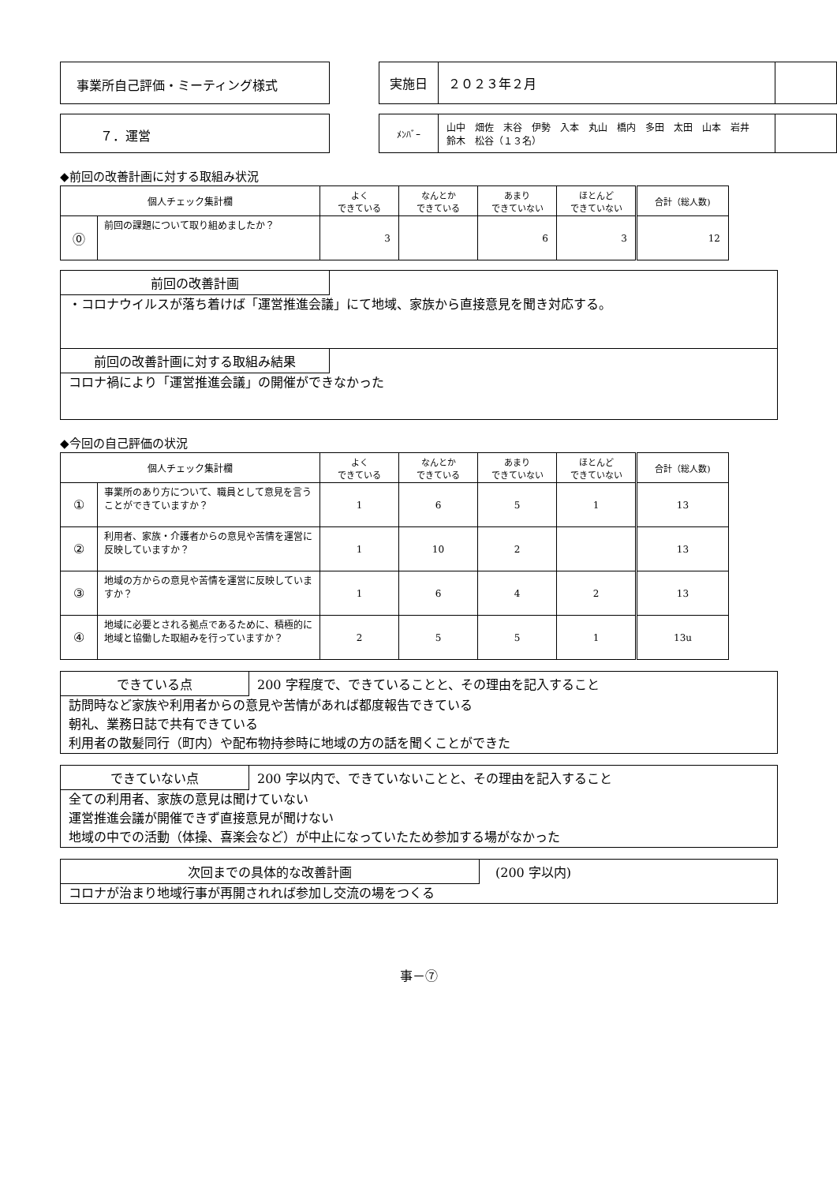事業所自己評価・ミーティング様式
| 実施日 | ２０２３年２月 | |
７．運営
| ﾒﾝﾊﾞｰ | 山中 畑佐 末谷 伊勢 入本 丸山 橋内 多田 太田 山本 岩井 鈴木 松谷（１３名） | |
◆前回の改善計画に対する取組み状況
| 個人チェック集計欄 | | よく できている | なんとか できている | あまり できていない | ほとんど できていない | 合計（総人数) |
| --- | --- | --- | --- | --- | --- | --- |
| ⓪ | 前回の課題について取り組めましたか？ | 3 | | 6 | 3 | 12 |
前回の改善計画
・コロナウイルスが落ち着けば「運営推進会議」にて地域、家族から直接意見を聞き対応する。
前回の改善計画に対する取組み結果
コロナ禍により「運営推進会議」の開催ができなかった
◆今回の自己評価の状況
| 個人チェック集計欄 | | よく できている | なんとか できている | あまり できていない | ほとんど できていない | 合計（総人数) |
| --- | --- | --- | --- | --- | --- | --- |
| ① | 事業所のあり方について、職員として意見を言うことができていますか？ | 1 | 6 | 5 | 1 | 13 |
| ② | 利用者、家族・介護者からの意見や苦情を運営に反映していますか？ | 1 | 10 | 2 | | 13 |
| ③ | 地域の方からの意見や苦情を運営に反映していますか？ | 1 | 6 | 4 | 2 | 13 |
| ④ | 地域に必要とされる拠点であるために、積極的に地域と協働した取組みを行っていますか？ | 2 | 5 | 5 | 1 | 13u |
できている点 200 字程度で、できていることと、その理由を記入すること
訪問時など家族や利用者からの意見や苦情があれば都度報告できている
朝礼、業務日誌で共有できている
利用者の散髪同行（町内）や配布物持参時に地域の方の話を聞くことができた
できていない点 200 字以内で、できていないことと、その理由を記入すること
全ての利用者、家族の意見は聞けていない
運営推進会議が開催できず直接意見が聞けない
地域の中での活動（体操、喜楽会など）が中止になっていたため参加する場がなかった
次回までの具体的な改善計画 (200 字以内)
コロナが治まり地域行事が再開されれば参加し交流の場をつくる
事－⑦